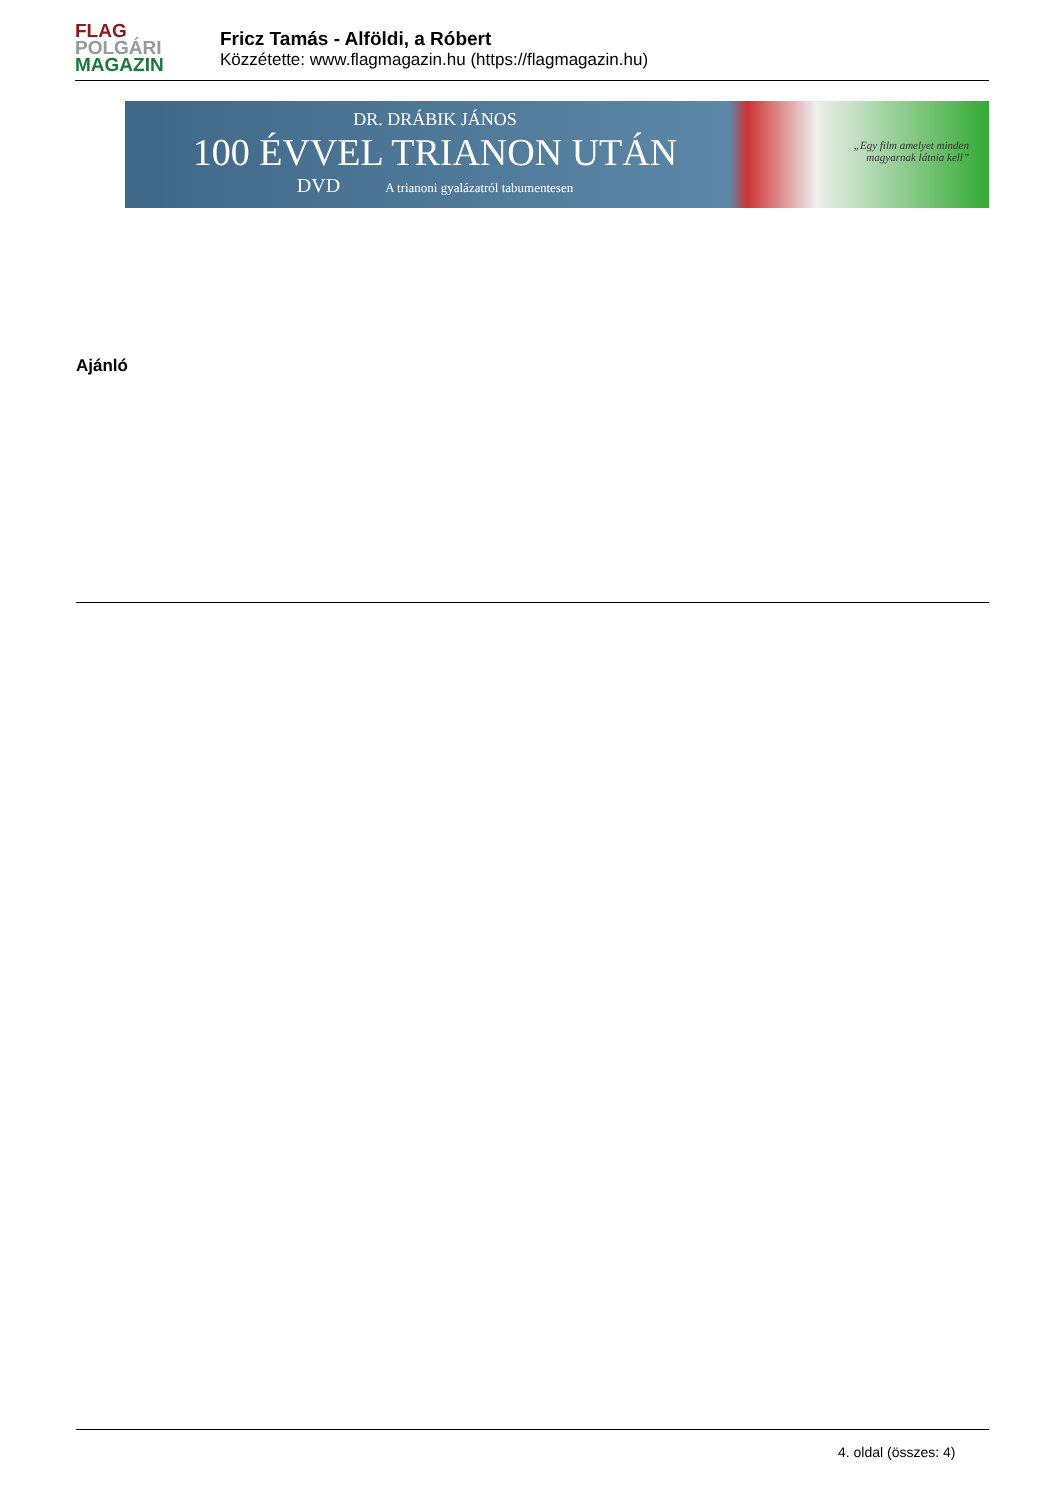FLAG
POLGÁRI
MAGAZIN
Fricz Tamás - Alföldi, a Róbert
Közzétette: www.flagmagazin.hu (https://flagmagazin.hu)
DR. DRÁBIK JÁNOS
100 ÉVVEL TRIANON UTÁN
DVD A trianoni gyalázatról tabumentesen
„Egy film amelyet minden
magyarnak látnia kell”
Ajánló
4. oldal (összes: 4)